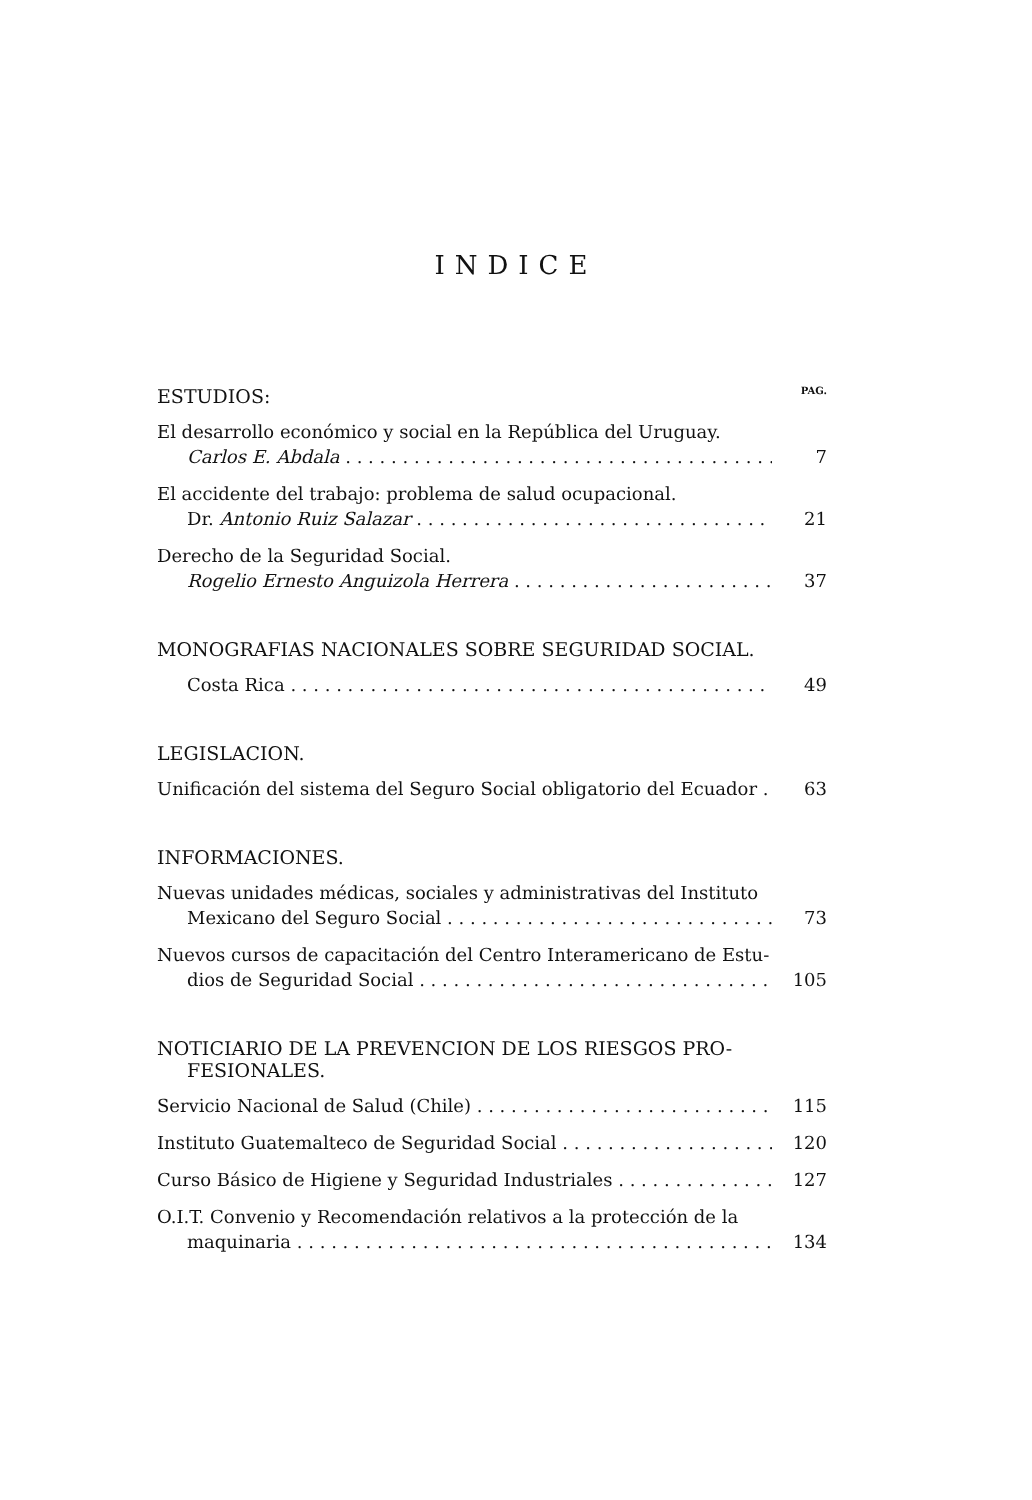INDICE
ESTUDIOS: PAG.
El desarrollo económico y social en la República del Uruguay.
Carlos E. Abdala 7
El accidente del trabajo: problema de salud ocupacional.
Dr. Antonio Ruiz Salazar 21
Derecho de la Seguridad Social.
Rogelio Ernesto Anguizola Herrera 37
MONOGRAFIAS NACIONALES SOBRE SEGURIDAD SOCIAL.
Costa Rica 49
LEGISLACION.
Unificación del sistema del Seguro Social obligatorio del Ecuador 63
INFORMACIONES.
Nuevas unidades médicas, sociales y administrativas del Instituto
Mexicano del Seguro Social 73
Nuevos cursos de capacitación del Centro Interamericano de Estu-
dios de Seguridad Social 105
NOTICIARIO DE LA PREVENCION DE LOS RIESGOS PRO-
FESIONALES.
Servicio Nacional de Salud (Chile) 115
Instituto Guatemalteco de Seguridad Social 120
Curso Básico de Higiene y Seguridad Industriales 127
O.I.T. Convenio y Recomendación relativos a la protección de la
maquinaria 134